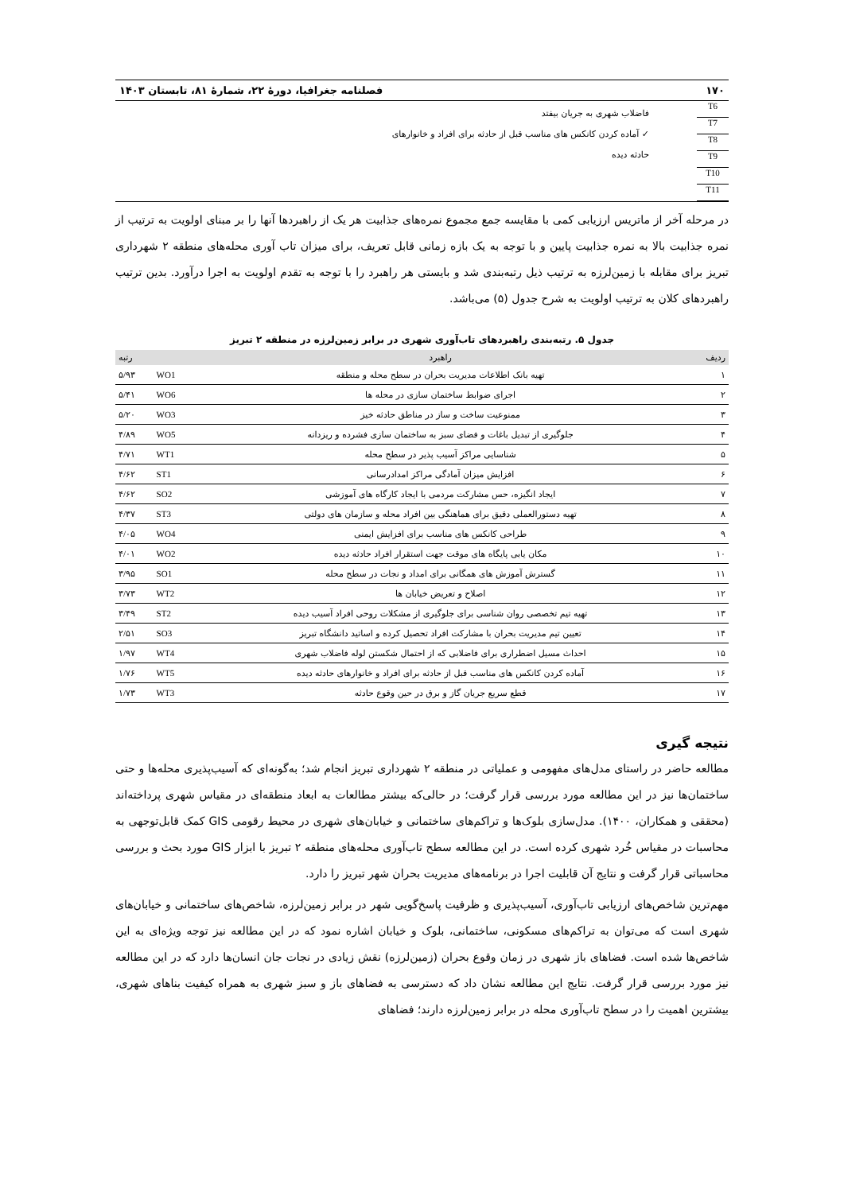۱۷۰ فصلنامه جغرافیا، دورهٔ ۲۲، شمارهٔ ۸۱، تابستان ۱۴۰۳
T6
T7
T8
T9
T10
T11
فاضلاب شهری به جریان بیفتد
✓ آماده کردن کانکس های مناسب قبل از حادثه برای افراد و خانوارهای
حادثه دیده
در مرحله آخر از ماتریس ارزیابی کمی با مقایسه جمع مجموع نمره‌های جذابیت هر یک از راهبردها آنها را بر مبنای اولویت به ترتیب از نمره جذابیت بالا به نمره جذابیت پایین و با توجه به یک بازه زمانی قابل تعریف، برای میزان تاب آوری محله‌های منطقه ۲ شهرداری تبریز برای مقابله با زمین‌لرزه به ترتیب ذیل رتبه‌بندی شد و بایستی هر راهبرد را با توجه به تقدم اولویت به اجرا درآورد. بدین ترتیب راهبردهای کلان به ترتیب اولویت به شرح جدول (۵) می‌باشد.
جدول ۵. رتبه‌بندی راهبردهای تاب‌آوری شهری در برابر زمین‌لرزه در منطقه ۲ تبریز
| ردیف | راهبرد | | رتبه |
| --- | --- | --- | --- |
| ۱ | تهیه بانک اطلاعات مدیریت بحران در سطح محله و منطقه | WO1 | ۵/۹۳ |
| ۲ | اجرای ضوابط ساختمان سازی در محله ها | WO6 | ۵/۴۱ |
| ۳ | ممنوعیت ساخت و ساز در مناطق حادثه خیز | WO3 | ۵/۲۰ |
| ۴ | جلوگیری از تبدیل باغات و فضای سبز به ساختمان سازی فشرده و ریزدانه | WO5 | ۴/۸۹ |
| ۵ | شناسایی مراکز آسیب پذیر در سطح محله | WT1 | ۴/۷۱ |
| ۶ | افزایش میزان آمادگی مراکز امدادرسانی | ST1 | ۴/۶۲ |
| ۷ | ایجاد انگیزه، حس مشارکت مردمی با ایجاد کارگاه های آموزشی | SO2 | ۴/۶۲ |
| ۸ | تهیه دستورالعملی دقیق برای هماهنگی بین افراد محله و سازمان های دولتی | ST3 | ۴/۳۷ |
| ۹ | طراحی کانکس های مناسب برای افزایش ایمنی | WO4 | ۴/۰۵ |
| ۱۰ | مکان یابی پایگاه های موقت جهت استقرار افراد حادثه دیده | WO2 | ۴/۰۱ |
| ۱۱ | گسترش آموزش های همگانی برای امداد و نجات در سطح محله | SO1 | ۳/۹۵ |
| ۱۲ | اصلاح و تعریض خیابان ها | WT2 | ۳/۷۳ |
| ۱۳ | تهیه تیم تخصصی روان شناسی برای جلوگیری از مشکلات روحی افراد آسیب دیده | ST2 | ۳/۴۹ |
| ۱۴ | تعیین تیم مدیریت بحران با مشارکت افراد تحصیل کرده و اساتید دانشگاه تبریز | SO3 | ۲/۵۱ |
| ۱۵ | احداث مسیل اضطراری برای فاضلابی که از احتمال شکستن لوله فاضلاب شهری | WT4 | ۱/۹۷ |
| ۱۶ | آماده کردن کانکس های مناسب قبل از حادثه برای افراد و خانوارهای حادثه دیده | WT5 | ۱/۷۶ |
| ۱۷ | قطع سریع جریان گاز و برق در حین وقوع حادثه | WT3 | ۱/۷۳ |
نتیجه گیری
مطالعه حاضر در راستای مدل‌های مفهومی و عملیاتی در منطقه ۲ شهرداری تبریز انجام شد؛ به‌گونه‌ای که آسیب‌پذیری محله‌ها و حتی ساختمان‌ها نیز در این مطالعه مورد بررسی قرار گرفت؛ در حالی‌که بیشتر مطالعات به ابعاد منطقه‌ای در مقیاس شهری پرداخته‌اند (محققی و همکاران، ۱۴۰۰). مدل‌سازی بلوک‌ها و تراکم‌های ساختمانی و خیابان‌های شهری در محیط رقومی GIS کمک قابل‌توجهی به محاسبات در مقیاس خُرد شهری کرده است. در این مطالعه سطح تاب‌آوری محله‌های منطقه ۲ تبریز با ابزار GIS مورد بحث و بررسی محاسباتی قرار گرفت و نتایج آن قابلیت اجرا در برنامه‌های مدیریت بحران شهر تبریز را دارد.
مهم‌ترین شاخص‌های ارزیابی تاب‌آوری، آسیب‌پذیری و ظرفیت پاسخ‌گویی شهر در برابر زمین‌لرزه، شاخص‌های ساختمانی و خیابان‌های شهری است که می‌توان به تراکم‌های مسکونی، ساختمانی، بلوک و خیابان اشاره نمود که در این مطالعه نیز توجه ویژه‌ای به این شاخص‌ها شده است. فضاهای باز شهری در زمان وقوع بحران (زمین‌لرزه) نقش زیادی در نجات جان انسان‌ها دارد که در این مطالعه نیز مورد بررسی قرار گرفت. نتایج این مطالعه نشان داد که دسترسی به فضاهای باز و سبز شهری به همراه کیفیت بناهای شهری، بیشترین اهمیت را در سطح تاب‌آوری محله در برابر زمین‌لرزه دارند؛ فضاهای